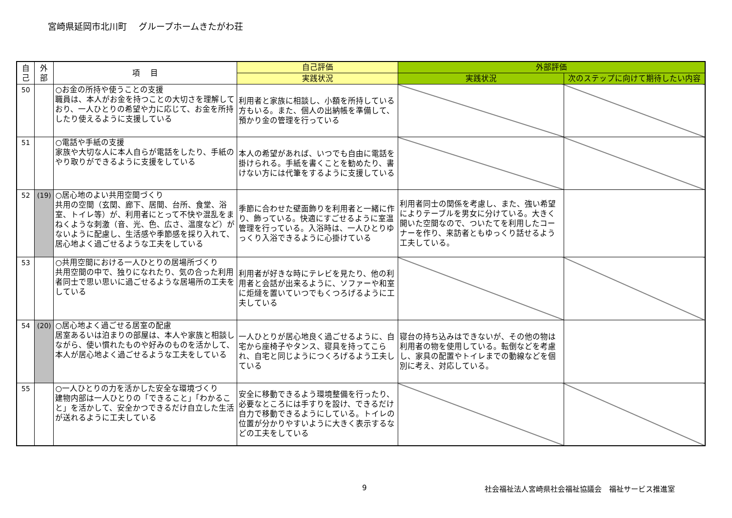宮崎県延岡市北川町　 グループホームきたがわ荘
| 自 己 | 外 部 | 項 目 | 自己評価 | 外部評価 | |
| --- | --- | --- | --- | --- | --- |
| | | | 実践状況 | 実践状況 | 次のステップに向けて期待したい内容 |
| 50 | | ○お金の所持や使うことの支援 職員は、本人がお金を持つことの大切さを理解しており、一人ひとりの希望や力に応じて、お金を所持したり使えるように支援している | 利用者と家族に相談し、小額を所持している方もいる。また、個人の出納帳を準備して、預かり金の管理を行っている | | |
| 51 | | ○電話や手紙の支援 家族や大切な人に本人自らが電話をしたり、手紙のやり取りができるように支援をしている | 本人の希望があれば、いつでも自由に電話を掛けられる。手紙を書くことを勧めたり、書けない方には代筆をするように支援している | | |
| 52 | (19) | ○居心地のよい共用空間づくり 共用の空間（玄関、廊下、居間、台所、食堂、浴室、トイレ等）が、利用者にとって不快や混乱をまねくような刺激（音、光、色、広さ、温度など）がないように配慮し、生活感や季節感を採り入れて、居心地よく過ごせるような工夫をしている | 季節に合わせた壁面飾りを利用者と一緒に作り、飾っている。快適にすごせるように室温管理を行っている。入浴時は、一人ひとりゆっくり入浴できるように心掛けている | 利用者同士の関係を考慮し、また、強い希望によりテーブルを男女に分けている。大きく開いた空間なので、ついたてを利用したコーナーを作り、来訪者ともゆっくり話せるよう工夫している。 | |
| 53 | | ○共用空間における一人ひとりの居場所づくり 共用空間の中で、独りになれたり、気の合った利用者同士で思い思いに過ごせるような居場所の工夫をしている | 利用者が好きな時にテレビを見たり、他の利用者と会話が出来るように、ソファーや和室に炬燵を置いていつでもくつろげるように工夫している | | |
| 54 | (20) | ○居心地よく過ごせる居室の配慮 居室あるいは泊まりの部屋は、本人や家族と相談しながら、使い慣れたものや好みのものを活かして、本人が居心地よく過ごせるような工夫をしている | 一人ひとりが居心地良く過ごせるように、自宅から座椅子やタンス、寝具を持ってこられ、自宅と同じようにつくろげるよう工夫している | 寝台の持ち込みはできないが、その他の物は利用者の物を使用している。転倒などを考慮し、家具の配置やトイレまでの動線などを個別に考え、対応している。 | |
| 55 | | ○一人ひとりの力を活かした安全な環境づくり 建物内部は一人ひとりの「できること」「わかること」を活かして、安全かつできるだけ自立した生活が送れるように工夫している | 安全に移動できるよう環境整備を行ったり、必要なところには手すりを設け、できるだけ自力で移動できるようにしている。トイレの位置が分かりやすいように大きく表示するなどの工夫をしている | | |
9
社会福祉法人宮崎県社会福祉協議会　福祉サービス推進室